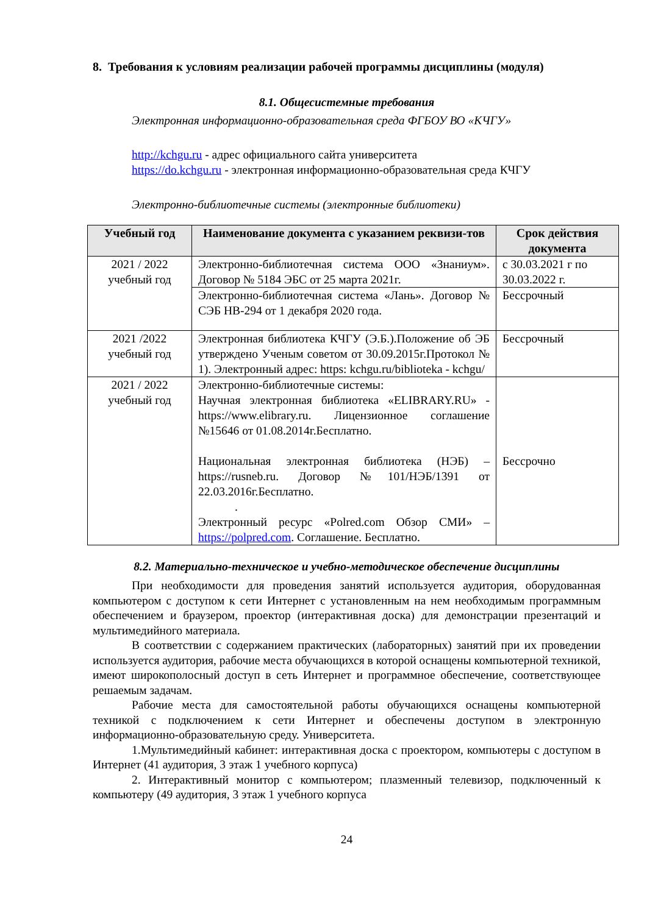8. Требования к условиям реализации рабочей программы дисциплины (модуля)
8.1. Общесистемные требования
Электронная информационно-образовательная среда ФГБОУ ВО «КЧГУ»
http://kchgu.ru - адрес официального сайта университета
https://do.kchgu.ru - электронная информационно-образовательная среда КЧГУ
Электронно-библиотечные системы (электронные библиотеки)
| Учебный год | Наименование документа с указанием реквизи-тов | Срок действия документа |
| --- | --- | --- |
| 2021 / 2022 учебный год | Электронно-библиотечная система ООО «Знаниум». Договор № 5184 ЭБС от 25 марта 2021г. | с 30.03.2021 г по 30.03.2022 г. |
| | Электронно-библиотечная система «Лань». Договор № СЭБ НВ-294 от 1 декабря 2020 года. | Бессрочный |
| 2021 /2022 учебный год | Электронная библиотека КЧГУ (Э.Б.).Положение об ЭБ утверждено Ученым советом от 30.09.2015г.Протокол № 1). Электронный адрес: https: kchgu.ru/biblioteka - kchgu/ | Бессрочный |
| 2021 / 2022 учебный год | Электронно-библиотечные системы: Научная электронная библиотека «ELIBRARY.RU» - https://www.elibrary.ru. Лицензионное соглашение №15646 от 01.08.2014г.Бесплатно. Национальная электронная библиотека (НЭБ) – https://rusneb.ru. Договор №101/НЭБ/1391 от 22.03.2016г.Бесплатно. . Электронный ресурс «Polred.com Обзор СМИ» – https://polpred.com . Соглашение. Бесплатно. | Бессрочно |
8.2. Материально-техническое и учебно-методическое обеспечение дисциплины
При необходимости для проведения занятий используется аудитория, оборудованная компьютером с доступом к сети Интернет с установленным на нем необходимым программным обеспечением и браузером, проектор (интерактивная доска) для демонстрации презентаций и мультимедийного материала.
В соответствии с содержанием практических (лабораторных) занятий при их проведении используется аудитория, рабочие места обучающихся в которой оснащены компьютерной техникой, имеют широкополосный доступ в сеть Интернет и программное обеспечение, соответствующее решаемым задачам.
Рабочие места для самостоятельной работы обучающихся оснащены компьютерной техникой с подключением к сети Интернет и обеспечены доступом в электронную информационно-образовательную среду. Университета.
1.Мультимедийный кабинет: интерактивная доска с проектором, компьютеры с доступом в Интернет (41 аудитория, 3 этаж 1 учебного корпуса)
2. Интерактивный монитор с компьютером; плазменный телевизор, подключенный к компьютеру (49 аудитория, 3 этаж 1 учебного корпуса
24